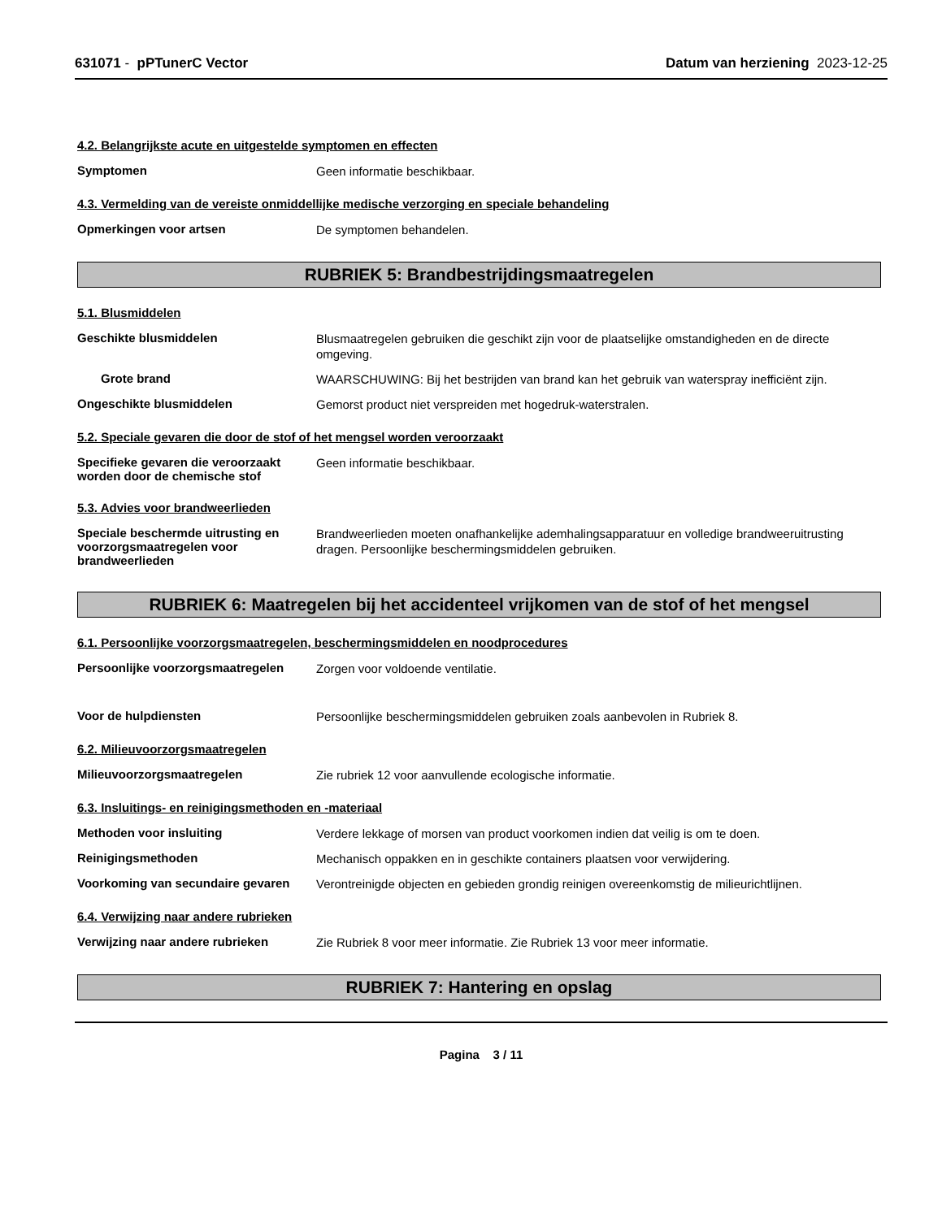631071 - pPTunerC Vector Datum van herziening 2023-12-25
4.2. Belangrijkste acute en uitgestelde symptomen en effecten
Symptomen
Geen informatie beschikbaar.
4.3. Vermelding van de vereiste onmiddellijke medische verzorging en speciale behandeling
Opmerkingen voor artsen
De symptomen behandelen.
RUBRIEK 5: Brandbestrijdingsmaatregelen
5.1. Blusmiddelen
Geschikte blusmiddelen
Blusmaatregelen gebruiken die geschikt zijn voor de plaatselijke omstandigheden en de directe omgeving.
Grote brand
WAARSCHUWING: Bij het bestrijden van brand kan het gebruik van waterspray inefficiënt zijn.
Ongeschikte blusmiddelen
Gemorst product niet verspreiden met hogedruk-waterstralen.
5.2. Speciale gevaren die door de stof of het mengsel worden veroorzaakt
Specifieke gevaren die veroorzaakt worden door de chemische stof
Geen informatie beschikbaar.
5.3. Advies voor brandweerlieden
Speciale beschermde uitrusting en voorzorgsmaatregelen voor brandweerlieden
Brandweerlieden moeten onafhankelijke ademhalingsapparatuur en volledige brandweeruitrusting dragen. Persoonlijke beschermingsmiddelen gebruiken.
RUBRIEK 6: Maatregelen bij het accidenteel vrijkomen van de stof of het mengsel
6.1. Persoonlijke voorzorgsmaatregelen, beschermingsmiddelen en noodprocedures
Persoonlijke voorzorgsmaatregelen
Zorgen voor voldoende ventilatie.
Voor de hulpdiensten
Persoonlijke beschermingsmiddelen gebruiken zoals aanbevolen in Rubriek 8.
6.2. Milieuvoorzorgsmaatregelen
Milieuvoorzorgsmaatregelen
Zie rubriek 12 voor aanvullende ecologische informatie.
6.3. Insluitings- en reinigingsmethoden en -materiaal
Methoden voor insluiting
Verdere lekkage of morsen van product voorkomen indien dat veilig is om te doen.
Reinigingsmethoden
Mechanisch oppakken en in geschikte containers plaatsen voor verwijdering.
Voorkoming van secundaire gevaren
Verontreinigde objecten en gebieden grondig reinigen overeenkomstig de milieurichtlijnen.
6.4. Verwijzing naar andere rubrieken
Verwijzing naar andere rubrieken
Zie Rubriek 8 voor meer informatie. Zie Rubriek 13 voor meer informatie.
RUBRIEK 7: Hantering en opslag
Pagina 3 / 11